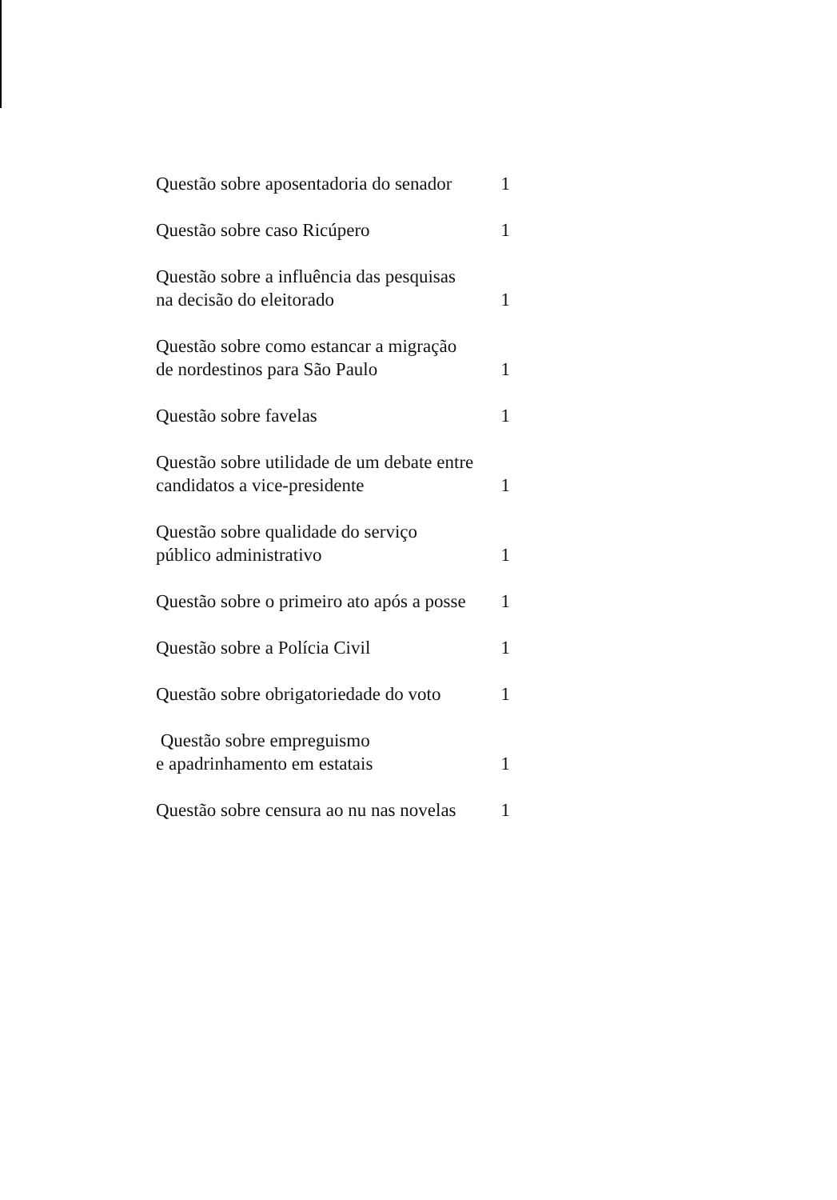| Questão sobre aposentadoria do senador | 1 |
| Questão sobre caso Ricúpero | 1 |
| Questão sobre a influência das pesquisas na decisão do eleitorado | 1 |
| Questão sobre como estancar a migração de nordestinos para São Paulo | 1 |
| Questão sobre favelas | 1 |
| Questão sobre utilidade de um debate entre candidatos a vice-presidente | 1 |
| Questão sobre qualidade do serviço público administrativo | 1 |
| Questão sobre o primeiro ato após a posse | 1 |
| Questão sobre a Polícia Civil | 1 |
| Questão sobre obrigatoriedade do voto | 1 |
| Questão sobre empreguismo e apadrinhamento em estatais | 1 |
| Questão sobre censura ao nu nas novelas | 1 |